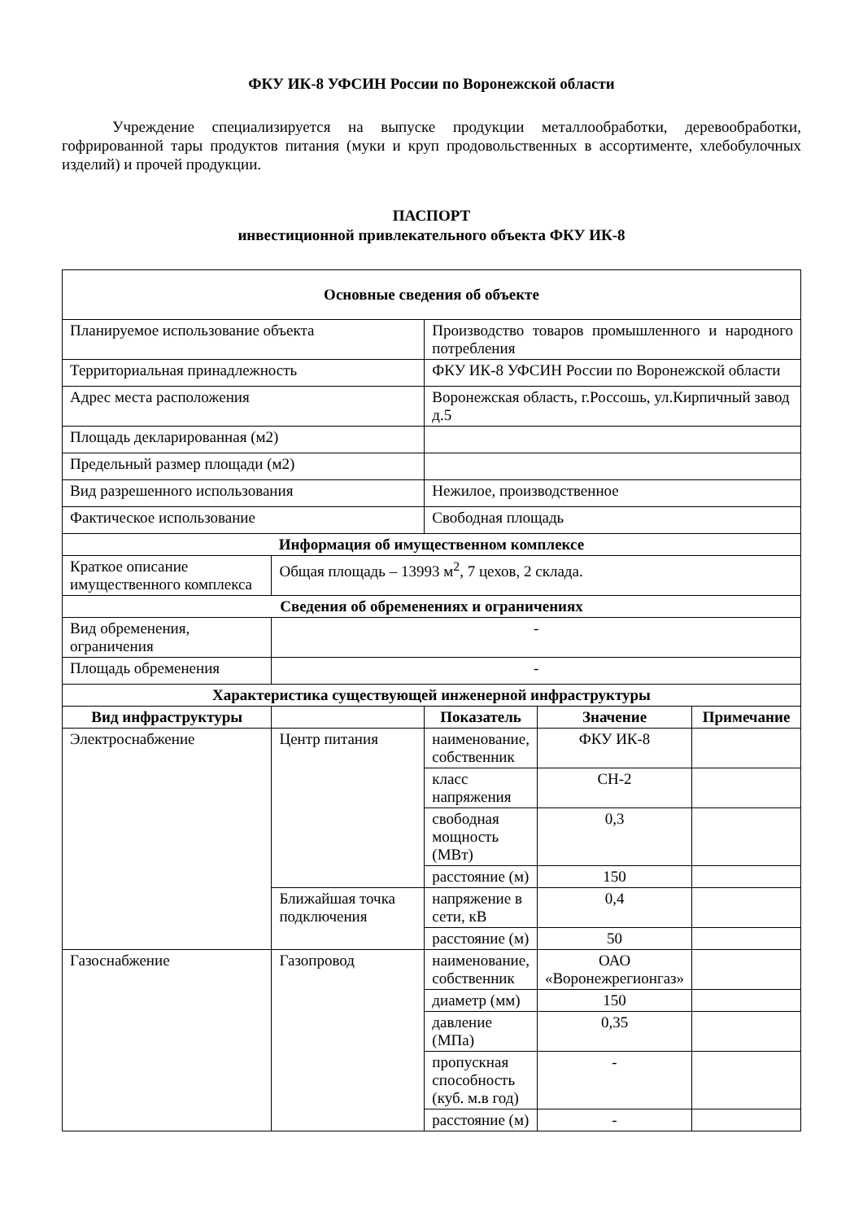ФКУ ИК-8 УФСИН России по Воронежской области
Учреждение специализируется на выпуске продукции металлообработки, деревообработки, гофрированной тары продуктов питания (муки и круп продовольственных в ассортименте, хлебобулочных изделий) и прочей продукции.
ПАСПОРТ
инвестиционной привлекательного объекта ФКУ ИК-8
| Основные сведения об объекте | | | | |
| --- | --- | --- | --- | --- |
| Планируемое использование объекта | | Производство товаров промышленного и народного потребления | | |
| Территориальная принадлежность | | ФКУ ИК-8 УФСИН России по Воронежской области | | |
| Адрес места расположения | | Воронежская область, г.Россошь, ул.Кирпичный завод д.5 | | |
| Площадь декларированная (м2) | | | | |
| Предельный размер площади (м2) | | | | |
| Вид разрешенного использования | | Нежилое, производственное | | |
| Фактическое использование | | Свободная площадь | | |
| Информация об имущественном комплексе | | | | |
| Краткое описание имущественного комплекса | Общая площадь – 13993 м<sup>2</sup>, 7 цехов, 2 склада. | | | |
| Сведения об обременениях и ограничениях | | | | |
| Вид обременения, ограничения | - | | | |
| Площадь обременения | - | | | |
| Характеристика существующей инженерной инфраструктуры | | | | |
| Вид инфраструктуры | | Показатель | Значение | Примечание |
| Электроснабжение | Центр питания | наименование, собственник | ФКУ ИК-8 | |
| | | класс напряжения | СН-2 | |
| | | свободная мощность (МВт) | 0,3 | |
| | | расстояние (м) | 150 | |
| | Ближайшая точка подключения | напряжение в сети, кВ | 0,4 | |
| | | расстояние (м) | 50 | |
| Газоснабжение | Газопровод | наименование, собственник | ОАО «Воронежрегионгаз» | |
| | | диаметр (мм) | 150 | |
| | | давление (МПа) | 0,35 | |
| | | пропускная способность (куб. м.в год) | - | |
| | | расстояние (м) | - | |